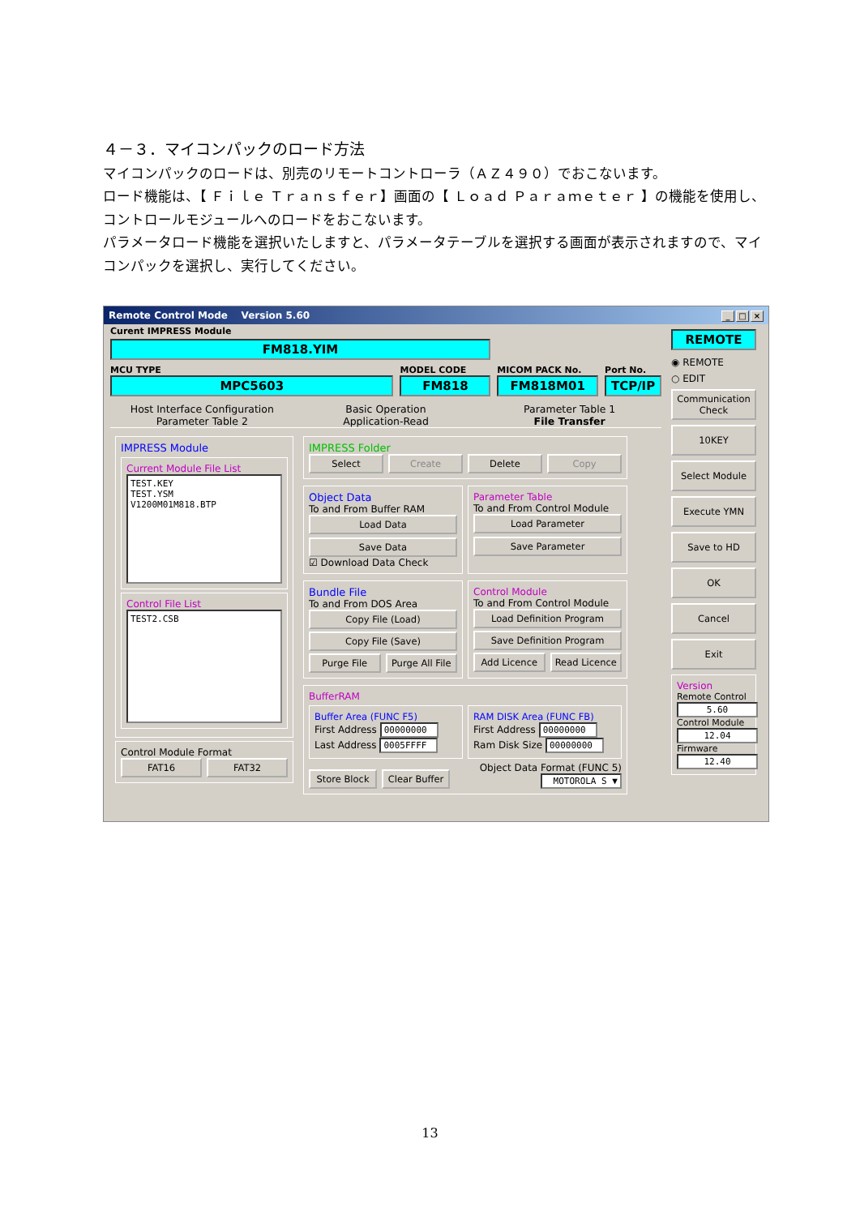４－３．マイコンパックのロード方法
マイコンパックのロードは、別売のリモートコントローラ（ＡＺ４９０）でおこないます。
ロード機能は、【 Ｆｉｌｅ Ｔｒａｎｓｆｅｒ】画面の【 Ｌｏａｄ Ｐａｒａｍｅｔｅｒ 】の機能を使用し、コントロールモジュールへのロードをおこないます。
パラメータロード機能を選択いたしますと、パラメータテーブルを選択する画面が表示されますので、マイコンパックを選択し、実行してください。
Remote Control Mode Version 5.60 _ □ ×
Curent IMPRESS Module
FM818.YIM
MCU TYPE
MPC5603
MODEL CODE
FM818
MICOM PACK No.
FM818M01
Port No.
TCP/IP
Host Interface Configuration Basic Operation Parameter Table 1
Parameter Table 2 Application-Read File Transfer
IMPRESS Module
Current Module File List
TEST.KEY
TEST.YSM
V1200M01M818.BTP
Control File List
TEST2.CSB
Control Module Format
FAT16 FAT32
IMPRESS Folder
Select Create Delete Copy
Object Data
To and From Buffer RAM
Load Data
Save Data
☑ Download Data Check
Parameter Table
To and From Control Module
Load Parameter
Save Parameter
Bundle File
To and From DOS Area
Copy File (Load)
Copy File (Save)
Purge File Purge All File
Control Module
To and From Control Module
Load Definition Program
Save Definition Program
Add Licence Read Licence
BufferRAM
Buffer Area (FUNC F5)
First Address 00000000
Last Address 0005FFFF
RAM DISK Area (FUNC FB)
First Address 00000000
Ram Disk Size 00000000
Store Block
Clear Buffer
Object Data Format (FUNC 5)
MOTOROLA S ▼
REMOTE
◉ REMOTE
○ EDIT
Communication Check
10KEY
Select Module
Execute YMN
Save to HD
OK
Cancel
Exit
Version
Remote Control
5.60
Control Module
12.04
Firmware
12.40
13